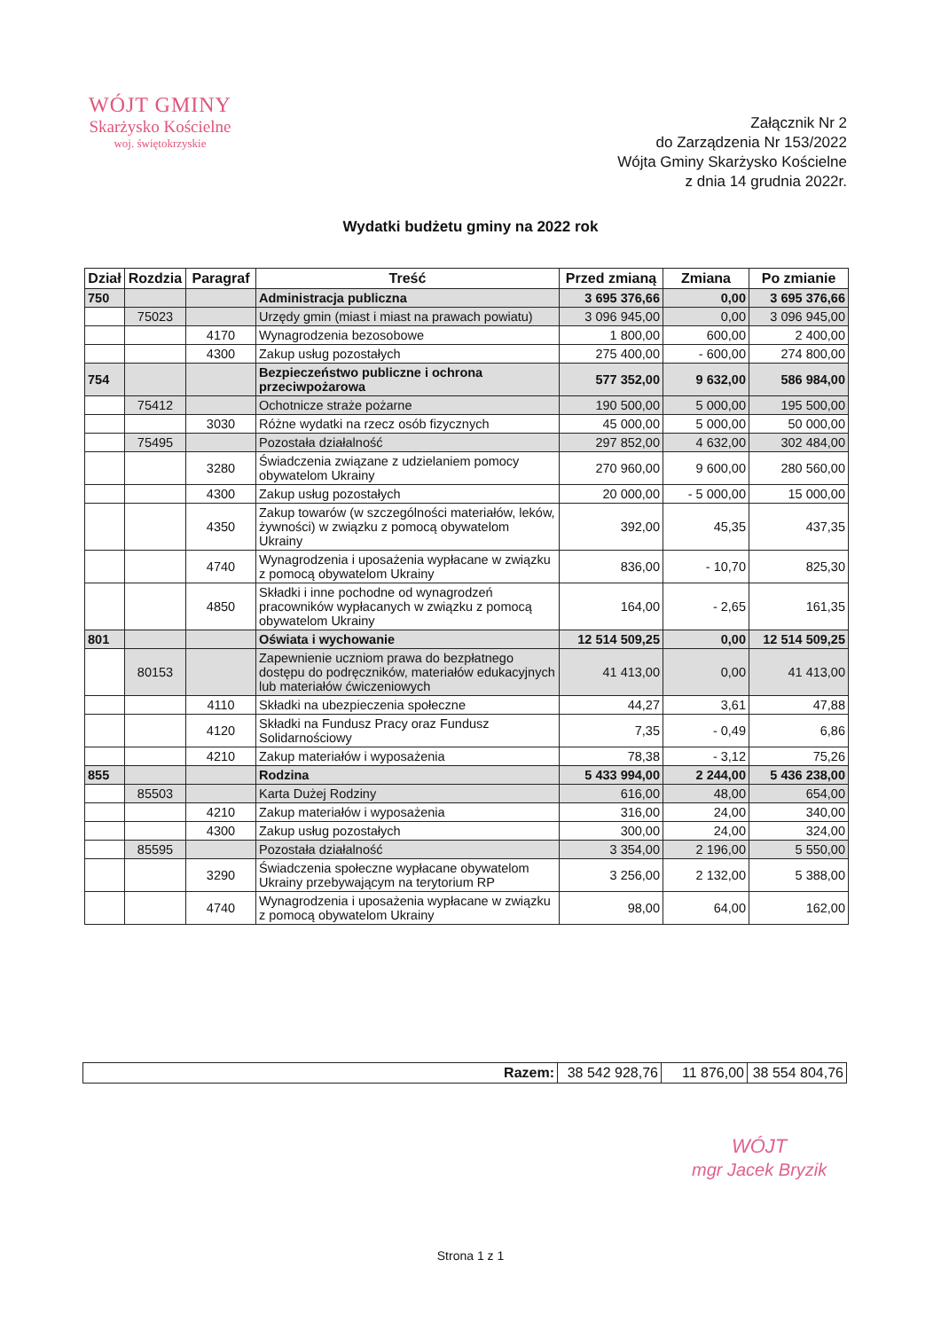WÓJT GMINY
Skarżysko Kościelne
woj. świętokrzyskie
Załącznik Nr 2
do Zarządzenia Nr 153/2022
Wójta Gminy Skarżysko Kościelne
z dnia 14 grudnia 2022r.
Wydatki budżetu gminy na 2022 rok
| Dział | Rozdzia | Paragraf | Treść | Przed zmianą | Zmiana | Po zmianie |
| --- | --- | --- | --- | --- | --- | --- |
| 750 | | | Administracja publiczna | 3 695 376,66 | 0,00 | 3 695 376,66 |
| | 75023 | | Urzędy gmin (miast i miast na prawach powiatu) | 3 096 945,00 | 0,00 | 3 096 945,00 |
| | | 4170 | Wynagrodzenia bezosobowe | 1 800,00 | 600,00 | 2 400,00 |
| | | 4300 | Zakup usług pozostałych | 275 400,00 | - 600,00 | 274 800,00 |
| 754 | | | Bezpieczeństwo publiczne i ochrona przeciwpożarowa | 577 352,00 | 9 632,00 | 586 984,00 |
| | 75412 | | Ochotnicze straże pożarne | 190 500,00 | 5 000,00 | 195 500,00 |
| | | 3030 | Różne wydatki na rzecz osób fizycznych | 45 000,00 | 5 000,00 | 50 000,00 |
| | 75495 | | Pozostała działalność | 297 852,00 | 4 632,00 | 302 484,00 |
| | | 3280 | Świadczenia związane z udzielaniem pomocy obywatelom Ukrainy | 270 960,00 | 9 600,00 | 280 560,00 |
| | | 4300 | Zakup usług pozostałych | 20 000,00 | - 5 000,00 | 15 000,00 |
| | | 4350 | Zakup towarów (w szczególności materiałów, leków, żywności) w związku z pomocą obywatelom Ukrainy | 392,00 | 45,35 | 437,35 |
| | | 4740 | Wynagrodzenia i uposażenia wypłacane w związku z pomocą obywatelom Ukrainy | 836,00 | - 10,70 | 825,30 |
| | | 4850 | Składki i inne pochodne od wynagrodzeń pracowników wypłacanych w związku z pomocą obywatelom Ukrainy | 164,00 | - 2,65 | 161,35 |
| 801 | | | Oświata i wychowanie | 12 514 509,25 | 0,00 | 12 514 509,25 |
| | 80153 | | Zapewnienie uczniom prawa do bezpłatnego dostępu do podręczników, materiałów edukacyjnych lub materiałów ćwiczeniowych | 41 413,00 | 0,00 | 41 413,00 |
| | | 4110 | Składki na ubezpieczenia społeczne | 44,27 | 3,61 | 47,88 |
| | | 4120 | Składki na Fundusz Pracy oraz Fundusz Solidarnościowy | 7,35 | - 0,49 | 6,86 |
| | | 4210 | Zakup materiałów i wyposażenia | 78,38 | - 3,12 | 75,26 |
| 855 | | | Rodzina | 5 433 994,00 | 2 244,00 | 5 436 238,00 |
| | 85503 | | Karta Dużej Rodziny | 616,00 | 48,00 | 654,00 |
| | | 4210 | Zakup materiałów i wyposażenia | 316,00 | 24,00 | 340,00 |
| | | 4300 | Zakup usług pozostałych | 300,00 | 24,00 | 324,00 |
| | 85595 | | Pozostała działalność | 3 354,00 | 2 196,00 | 5 550,00 |
| | | 3290 | Świadczenia społeczne wypłacane obywatelom Ukrainy przebywającym na terytorium RP | 3 256,00 | 2 132,00 | 5 388,00 |
| | | 4740 | Wynagrodzenia i uposażenia wypłacane w związku z pomocą obywatelom Ukrainy | 98,00 | 64,00 | 162,00 |
| Razem: | 38 542 928,76 | 11 876,00 | 38 554 804,76 |
WÓJT
mgr Jacek Bryzik
Strona 1 z 1